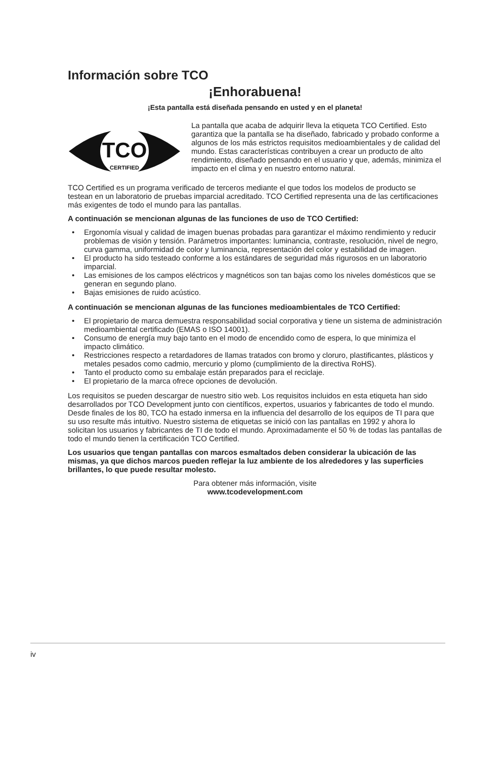Información sobre TCO
¡Enhorabuena!
¡Esta pantalla está diseñada pensando en usted y en el planeta!
TCO
CERTIFIED
La pantalla que acaba de adquirir lleva la etiqueta TCO Certified. Esto garantiza que la pantalla se ha diseñado, fabricado y probado conforme a algunos de los más estrictos requisitos medioambientales y de calidad del mundo. Estas características contribuyen a crear un producto de alto rendimiento, diseñado pensando en el usuario y que, además, minimiza el impacto en el clima y en nuestro entorno natural.
TCO Certified es un programa verificado de terceros mediante el que todos los modelos de producto se testean en un laboratorio de pruebas imparcial acreditado. TCO Certified representa una de las certificaciones más exigentes de todo el mundo para las pantallas.
A continuación se mencionan algunas de las funciones de uso de TCO Certified:
• Ergonomía visual y calidad de imagen buenas probadas para garantizar el máximo rendimiento y reducir problemas de visión y tensión. Parámetros importantes: luminancia, contraste, resolución, nivel de negro, curva gamma, uniformidad de color y luminancia, representación del color y estabilidad de imagen.
• El producto ha sido testeado conforme a los estándares de seguridad más rigurosos en un laboratorio imparcial.
• Las emisiones de los campos eléctricos y magnéticos son tan bajas como los niveles domésticos que se generan en segundo plano.
• Bajas emisiones de ruido acústico.
A continuación se mencionan algunas de las funciones medioambientales de TCO Certified:
• El propietario de marca demuestra responsabilidad social corporativa y tiene un sistema de administración medioambiental certificado (EMAS o ISO 14001).
• Consumo de energía muy bajo tanto en el modo de encendido como de espera, lo que minimiza el impacto climático.
• Restricciones respecto a retardadores de llamas tratados con bromo y cloruro, plastificantes, plásticos y metales pesados como cadmio, mercurio y plomo (cumplimiento de la directiva RoHS).
• Tanto el producto como su embalaje están preparados para el reciclaje.
• El propietario de la marca ofrece opciones de devolución.
Los requisitos se pueden descargar de nuestro sitio web. Los requisitos incluidos en esta etiqueta han sido desarrollados por TCO Development junto con científicos, expertos, usuarios y fabricantes de todo el mundo. Desde finales de los 80, TCO ha estado inmersa en la influencia del desarrollo de los equipos de TI para que su uso resulte más intuitivo. Nuestro sistema de etiquetas se inició con las pantallas en 1992 y ahora lo solicitan los usuarios y fabricantes de TI de todo el mundo. Aproximadamente el 50 % de todas las pantallas de todo el mundo tienen la certificación TCO Certified.
Los usuarios que tengan pantallas con marcos esmaltados deben considerar la ubicación de las mismas, ya que dichos marcos pueden reflejar la luz ambiente de los alrededores y las superficies brillantes, lo que puede resultar molesto.
Para obtener más información, visite
www.tcodevelopment.com
iv